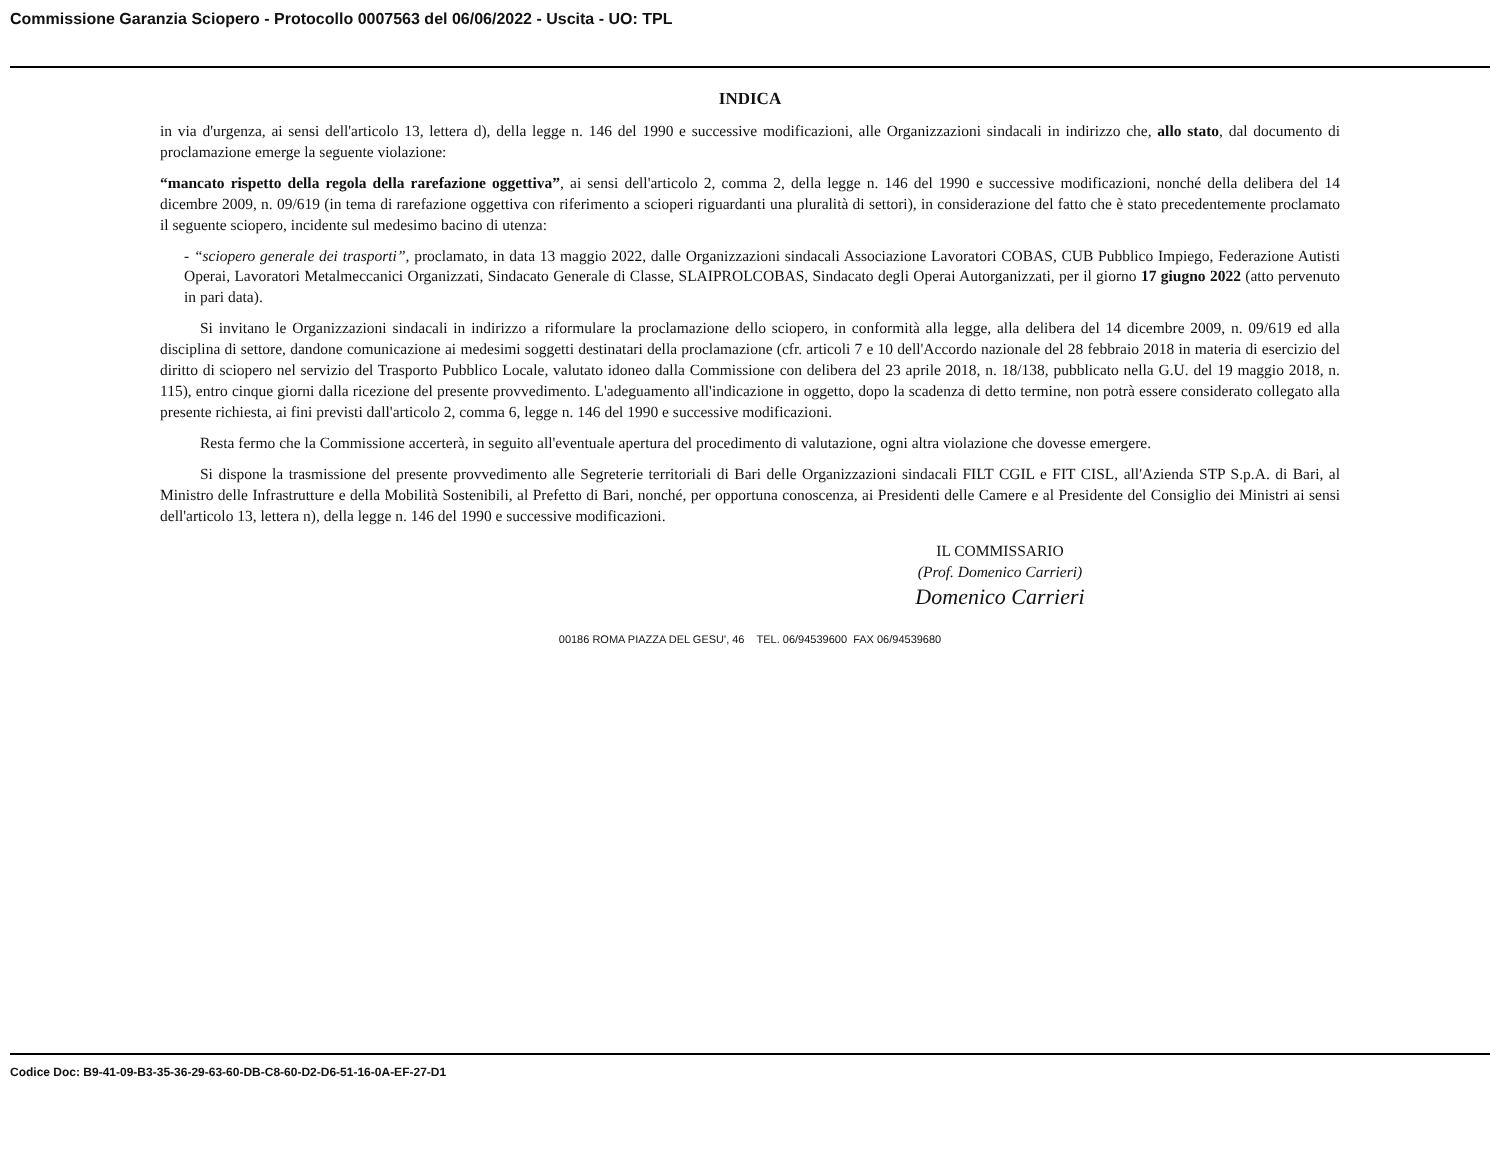Commissione Garanzia Sciopero - Protocollo 0007563 del 06/06/2022 - Uscita - UO: TPL
INDICA
in via d'urgenza, ai sensi dell'articolo 13, lettera d), della legge n. 146 del 1990 e successive modificazioni, alle Organizzazioni sindacali in indirizzo che, allo stato, dal documento di proclamazione emerge la seguente violazione:
“mancato rispetto della regola della rarefazione oggettiva”, ai sensi dell'articolo 2, comma 2, della legge n. 146 del 1990 e successive modificazioni, nonché della delibera del 14 dicembre 2009, n. 09/619 (in tema di rarefazione oggettiva con riferimento a scioperi riguardanti una pluralità di settori), in considerazione del fatto che è stato precedentemente proclamato il seguente sciopero, incidente sul medesimo bacino di utenza:
- “sciopero generale dei trasporti”, proclamato, in data 13 maggio 2022, dalle Organizzazioni sindacali Associazione Lavoratori COBAS, CUB Pubblico Impiego, Federazione Autisti Operai, Lavoratori Metalmeccanici Organizzati, Sindacato Generale di Classe, SLAIPROLCOBAS, Sindacato degli Operai Autorganizzati, per il giorno 17 giugno 2022 (atto pervenuto in pari data).
Si invitano le Organizzazioni sindacali in indirizzo a riformulare la proclamazione dello sciopero, in conformità alla legge, alla delibera del 14 dicembre 2009, n. 09/619 ed alla disciplina di settore, dandone comunicazione ai medesimi soggetti destinatari della proclamazione (cfr. articoli 7 e 10 dell'Accordo nazionale del 28 febbraio 2018 in materia di esercizio del diritto di sciopero nel servizio del Trasporto Pubblico Locale, valutato idoneo dalla Commissione con delibera del 23 aprile 2018, n. 18/138, pubblicato nella G.U. del 19 maggio 2018, n. 115), entro cinque giorni dalla ricezione del presente provvedimento. L'adeguamento all'indicazione in oggetto, dopo la scadenza di detto termine, non potrà essere considerato collegato alla presente richiesta, ai fini previsti dall'articolo 2, comma 6, legge n. 146 del 1990 e successive modificazioni.
Resta fermo che la Commissione accerterà, in seguito all'eventuale apertura del procedimento di valutazione, ogni altra violazione che dovesse emergere.
Si dispone la trasmissione del presente provvedimento alle Segreterie territoriali di Bari delle Organizzazioni sindacali FILT CGIL e FIT CISL, all'Azienda STP S.p.A. di Bari, al Ministro delle Infrastrutture e della Mobilità Sostenibili, al Prefetto di Bari, nonché, per opportuna conoscenza, ai Presidenti delle Camere e al Presidente del Consiglio dei Ministri ai sensi dell'articolo 13, lettera n), della legge n. 146 del 1990 e successive modificazioni.
IL COMMISSARIO
(Prof. Domenico Carrieri)
Domenico Carrieri
00186 ROMA PIAZZA DEL GESU', 46 TEL. 06/94539600 FAX 06/94539680
Codice Doc: B9-41-09-B3-35-36-29-63-60-DB-C8-60-D2-D6-51-16-0A-EF-27-D1